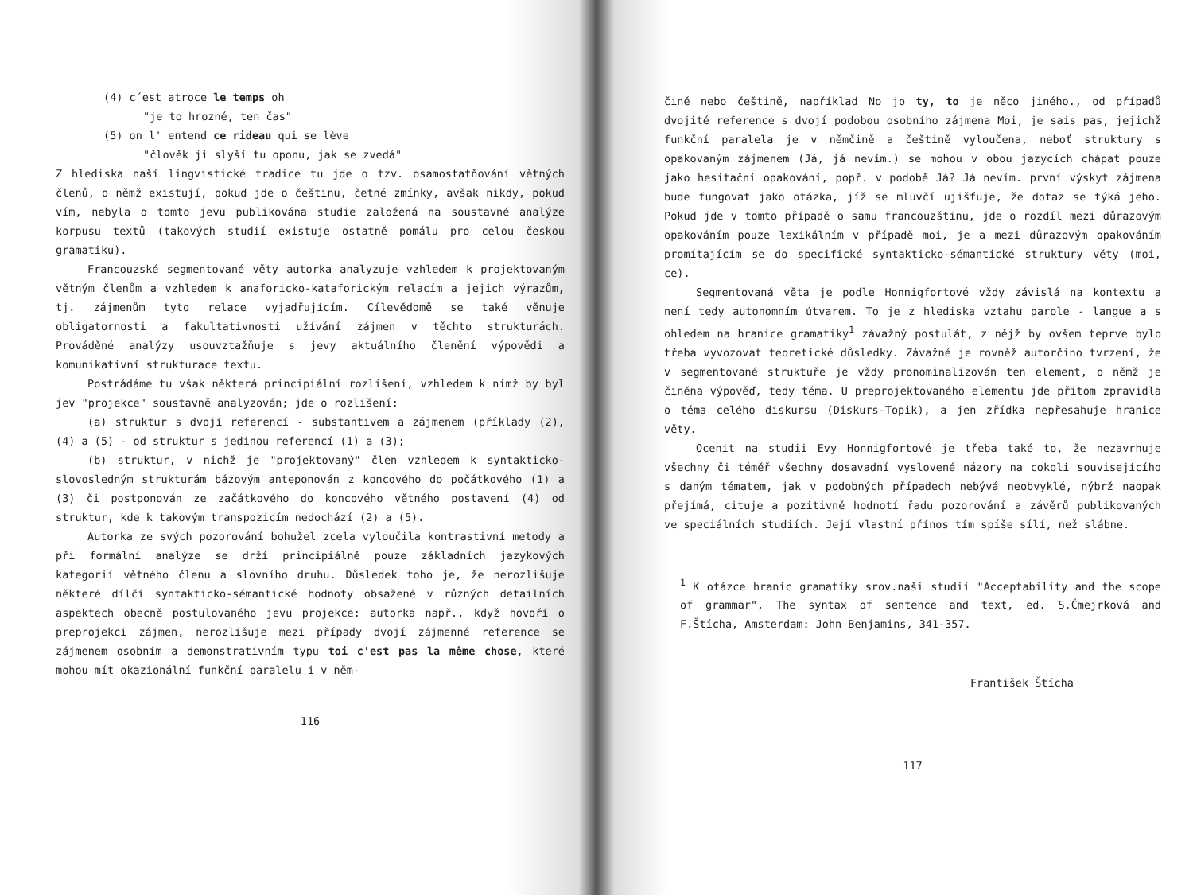(4) c´est atroce le temps oh
"je to hrozné, ten čas"
(5) on l' entend ce rideau qui se lève
"člověk ji slyší tu oponu, jak se zvedá"
Z hlediska naší lingvistické tradice tu jde o tzv. osamostatňování větných členů, o němž existují, pokud jde o češtinu, četné zmínky, avšak nikdy, pokud vím, nebyla o tomto jevu publikována studie založená na soustavné analýze korpusu textů (takových studií existuje ostatně pomálu pro celou českou gramatiku).
Francouzské segmentované věty autorka analyzuje vzhledem k projektovaným větným členům a vzhledem k anaforicko-kataforickým relacím a jejich výrazům, tj. zájmenům tyto relace vyjadřujícím. Cílevědomě se také věnuje obligatornosti a fakultativnosti užívání zájmen v těchto strukturách. Prováděné analýzy usouvztažňuje s jevy aktuálního členění výpovědi a komunikativní strukturace textu.
Postrádáme tu však některá principiální rozlišení, vzhledem k nimž by byl jev "projekce" soustavně analyzován; jde o rozlišení:
(a) struktur s dvojí referencí - substantivem a zájmenem (příklady (2), (4) a (5) - od struktur s jedinou referencí (1) a (3);
(b) struktur, v nichž je "projektovaný" člen vzhledem k syntakticko-slovosledným strukturám bázovým anteponován z koncového do počátkového (1) a (3) či postponován ze začátkového do koncového větného postavení (4) od struktur, kde k takovým transpozicím nedochází (2) a (5).
Autorka ze svých pozorování bohužel zcela vyloučila kontrastivní metody a při formální analýze se drží principiálně pouze základních jazykových kategorií větného členu a slovního druhu. Důsledek toho je, že nerozlišuje některé dílčí syntakticko-sémantické hodnoty obsažené v různých detailních aspektech obecně postulovaného jevu projekce: autorka např., když hovoří o preprojekci zájmen, nerozlišuje mezi případy dvojí zájmenné reference se zájmenem osobním a demonstrativním typu toi c'est pas la même chose, které mohou mít okazionální funkční paralelu i v něm-
116
čině nebo češtině, například No jo ty, to je něco jiného., od případů dvojité reference s dvojí podobou osobního zájmena Moi, je sais pas, jejichž funkční paralela je v němčině a češtině vyloučena, neboť struktury s opakovaným zájmenem (Já, já nevím.) se mohou v obou jazycích chápat pouze jako hesitační opakování, popř. v podobě Já? Já nevím. první výskyt zájmena bude fungovat jako otázka, jíž se mluvčí ujišťuje, že dotaz se týká jeho. Pokud jde v tomto případě o samu francouzštinu, jde o rozdíl mezi důrazovým opakováním pouze lexikálním v případě moi, je a mezi důrazovým opakováním promítajícím se do specifické syntakticko-sémantické struktury věty (moi, ce).
Segmentovaná věta je podle Honnigfortové vždy závislá na kontextu a není tedy autonomním útvarem. To je z hlediska vztahu parole - langue a s ohledem na hranice gramatiky<sup>1</sup> závažný postulát, z nějž by ovšem teprve bylo třeba vyvozovat teoretické důsledky. Závažné je rovněž autorčino tvrzení, že v segmentované struktuře je vždy pronominalizován ten element, o němž je činěna výpověď, tedy téma. U preprojektovaného elementu jde přitom zpravidla o téma celého diskursu (Diskurs-Topik), a jen zřídka nepřesahuje hranice věty.
Ocenit na studii Evy Honnigfortové je třeba také to, že nezavrhuje všechny či téměř všechny dosavadní vyslovené názory na cokoli souvisejícího s daným tématem, jak v podobných případech nebývá neobvyklé, nýbrž naopak přejímá, cituje a pozitivně hodnotí řadu pozorování a závěrů publikovaných ve speciálních studiích. Její vlastní přínos tím spíše sílí, než slábne.
<sup>1</sup> K otázce hranic gramatiky srov.naši studii "Acceptability and the scope of grammar", The syntax of sentence and text, ed. S.Čmejrková and F.Štícha, Amsterdam: John Benjamins, 341-357.
František Štícha
117